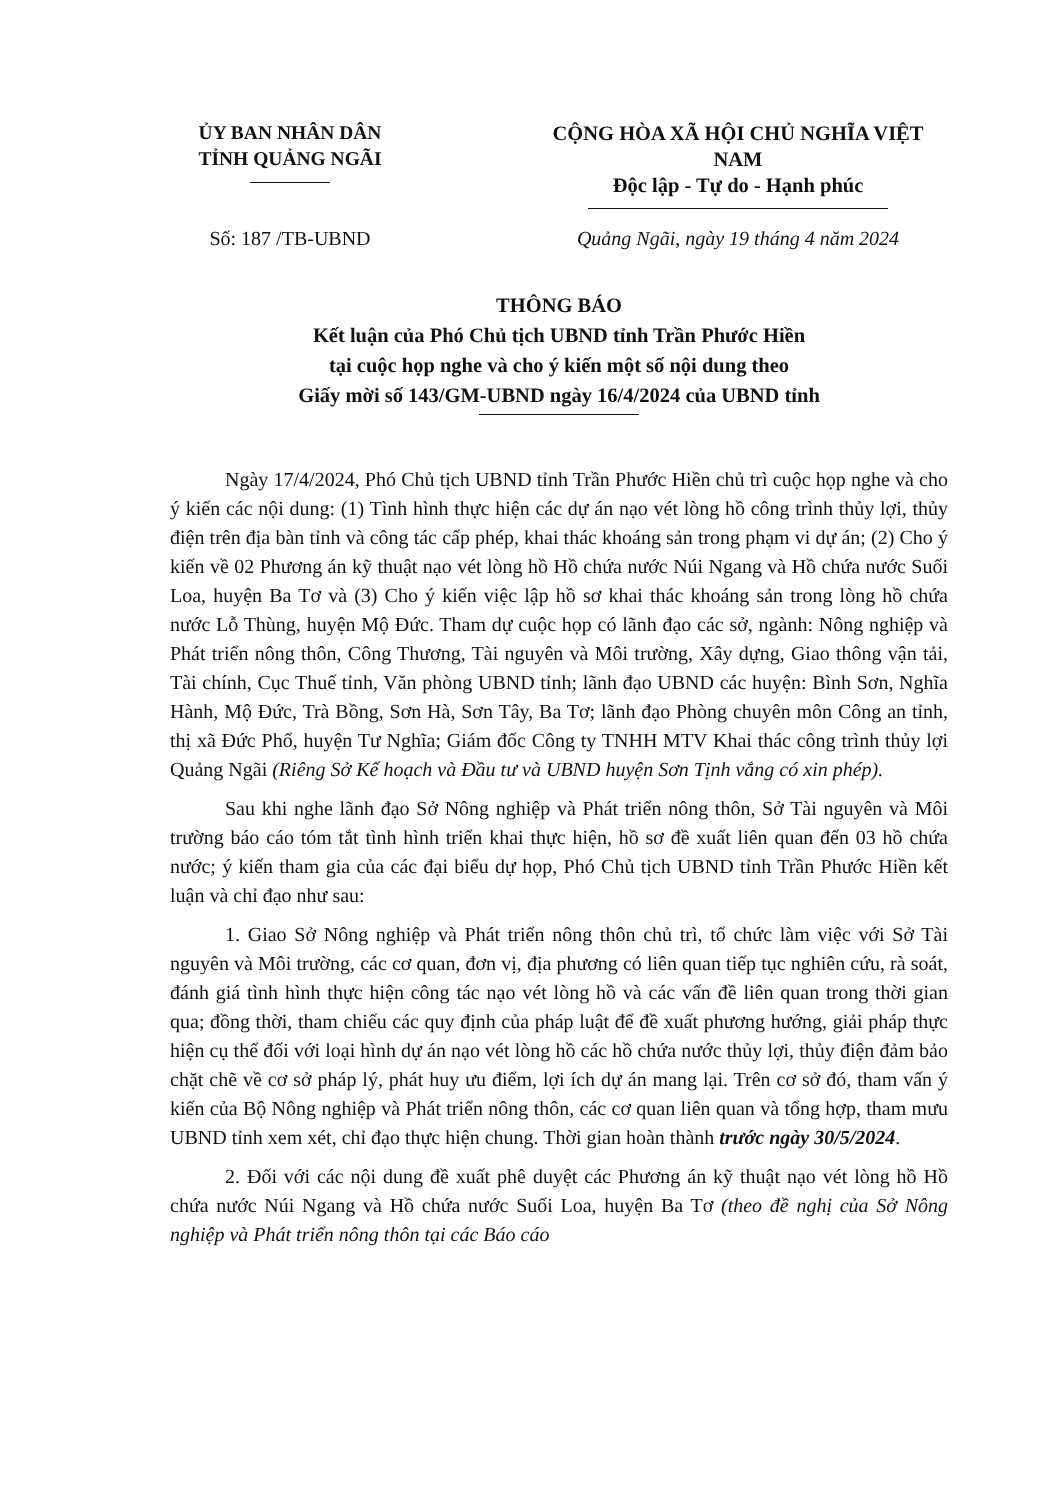ỦY BAN NHÂN DÂN
TỈNH QUẢNG NGÃI
CỘNG HÒA XÃ HỘI CHỦ NGHĨA VIỆT NAM
Độc lập - Tự do - Hạnh phúc
Số: 187 /TB-UBND Quảng Ngãi, ngày 19 tháng 4 năm 2024
THÔNG BÁO
Kết luận của Phó Chủ tịch UBND tỉnh Trần Phước Hiền
tại cuộc họp nghe và cho ý kiến một số nội dung theo
Giấy mời số 143/GM-UBND ngày 16/4/2024 của UBND tỉnh
Ngày 17/4/2024, Phó Chủ tịch UBND tỉnh Trần Phước Hiền chủ trì cuộc họp nghe và cho ý kiến các nội dung: (1) Tình hình thực hiện các dự án nạo vét lòng hồ công trình thủy lợi, thủy điện trên địa bàn tỉnh và công tác cấp phép, khai thác khoáng sản trong phạm vi dự án; (2) Cho ý kiến về 02 Phương án kỹ thuật nạo vét lòng hồ Hồ chứa nước Núi Ngang và Hồ chứa nước Suối Loa, huyện Ba Tơ và (3) Cho ý kiến việc lập hồ sơ khai thác khoáng sản trong lòng hồ chứa nước Lỗ Thùng, huyện Mộ Đức. Tham dự cuộc họp có lãnh đạo các sở, ngành: Nông nghiệp và Phát triển nông thôn, Công Thương, Tài nguyên và Môi trường, Xây dựng, Giao thông vận tải, Tài chính, Cục Thuế tỉnh, Văn phòng UBND tỉnh; lãnh đạo UBND các huyện: Bình Sơn, Nghĩa Hành, Mộ Đức, Trà Bồng, Sơn Hà, Sơn Tây, Ba Tơ; lãnh đạo Phòng chuyên môn Công an tỉnh, thị xã Đức Phổ, huyện Tư Nghĩa; Giám đốc Công ty TNHH MTV Khai thác công trình thủy lợi Quảng Ngãi (Riêng Sở Kế hoạch và Đầu tư và UBND huyện Sơn Tịnh vắng có xin phép).
Sau khi nghe lãnh đạo Sở Nông nghiệp và Phát triển nông thôn, Sở Tài nguyên và Môi trường báo cáo tóm tắt tình hình triển khai thực hiện, hồ sơ đề xuất liên quan đến 03 hồ chứa nước; ý kiến tham gia của các đại biểu dự họp, Phó Chủ tịch UBND tỉnh Trần Phước Hiền kết luận và chỉ đạo như sau:
1. Giao Sở Nông nghiệp và Phát triển nông thôn chủ trì, tổ chức làm việc với Sở Tài nguyên và Môi trường, các cơ quan, đơn vị, địa phương có liên quan tiếp tục nghiên cứu, rà soát, đánh giá tình hình thực hiện công tác nạo vét lòng hồ và các vấn đề liên quan trong thời gian qua; đồng thời, tham chiếu các quy định của pháp luật để đề xuất phương hướng, giải pháp thực hiện cụ thể đối với loại hình dự án nạo vét lòng hồ các hồ chứa nước thủy lợi, thủy điện đảm bảo chặt chẽ về cơ sở pháp lý, phát huy ưu điểm, lợi ích dự án mang lại. Trên cơ sở đó, tham vấn ý kiến của Bộ Nông nghiệp và Phát triển nông thôn, các cơ quan liên quan và tổng hợp, tham mưu UBND tỉnh xem xét, chỉ đạo thực hiện chung. Thời gian hoàn thành trước ngày 30/5/2024.
2. Đối với các nội dung đề xuất phê duyệt các Phương án kỹ thuật nạo vét lòng hồ Hồ chứa nước Núi Ngang và Hồ chứa nước Suối Loa, huyện Ba Tơ (theo đề nghị của Sở Nông nghiệp và Phát triển nông thôn tại các Báo cáo